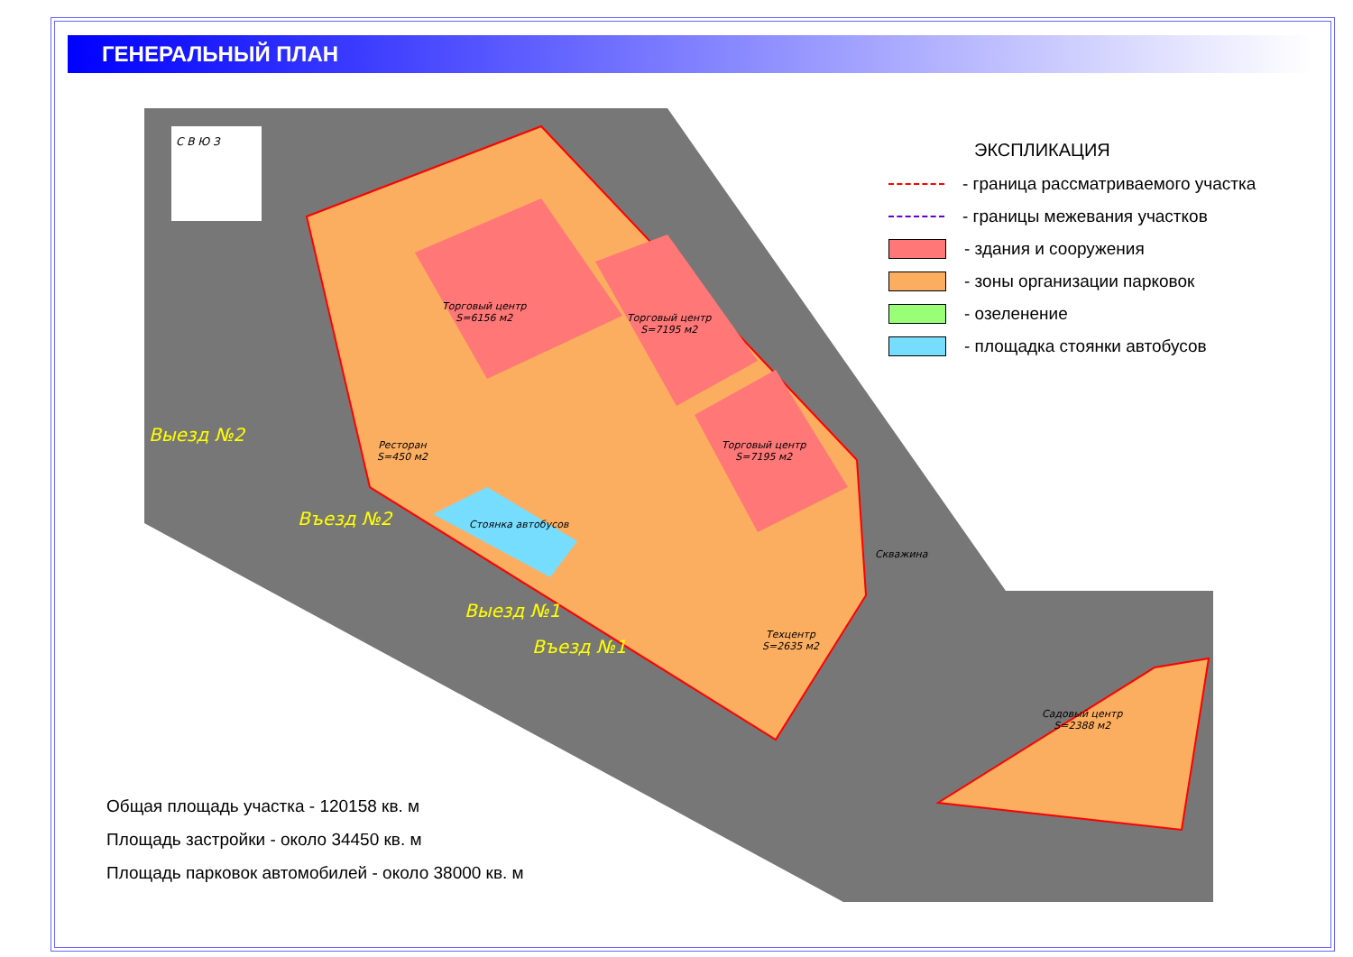ГЕНЕРАЛЬНЫЙ ПЛАН
Торговый центр
S=6156 м2
Торговый центр
S=7195 м2
Торговый центр
S=7195 м2
Ресторан
S=450 м2
Стоянка автобусов
Техцентр
S=2635 м2
Садовый центр
S=2388 м2
Скважина
Выезд №2
Въезд №2
Выезд №1
Въезд №1
С В Ю З
ЭКСПЛИКАЦИЯ
- граница рассматриваемого участка
- границы межевания участков
- здания и сооружения
- зоны организации парковок
- озеленение
- площадка стоянки автобусов
Общая площадь участка - 120158 кв. м
Площадь застройки - около 34450 кв. м
Площадь парковок автомобилей - около 38000 кв. м